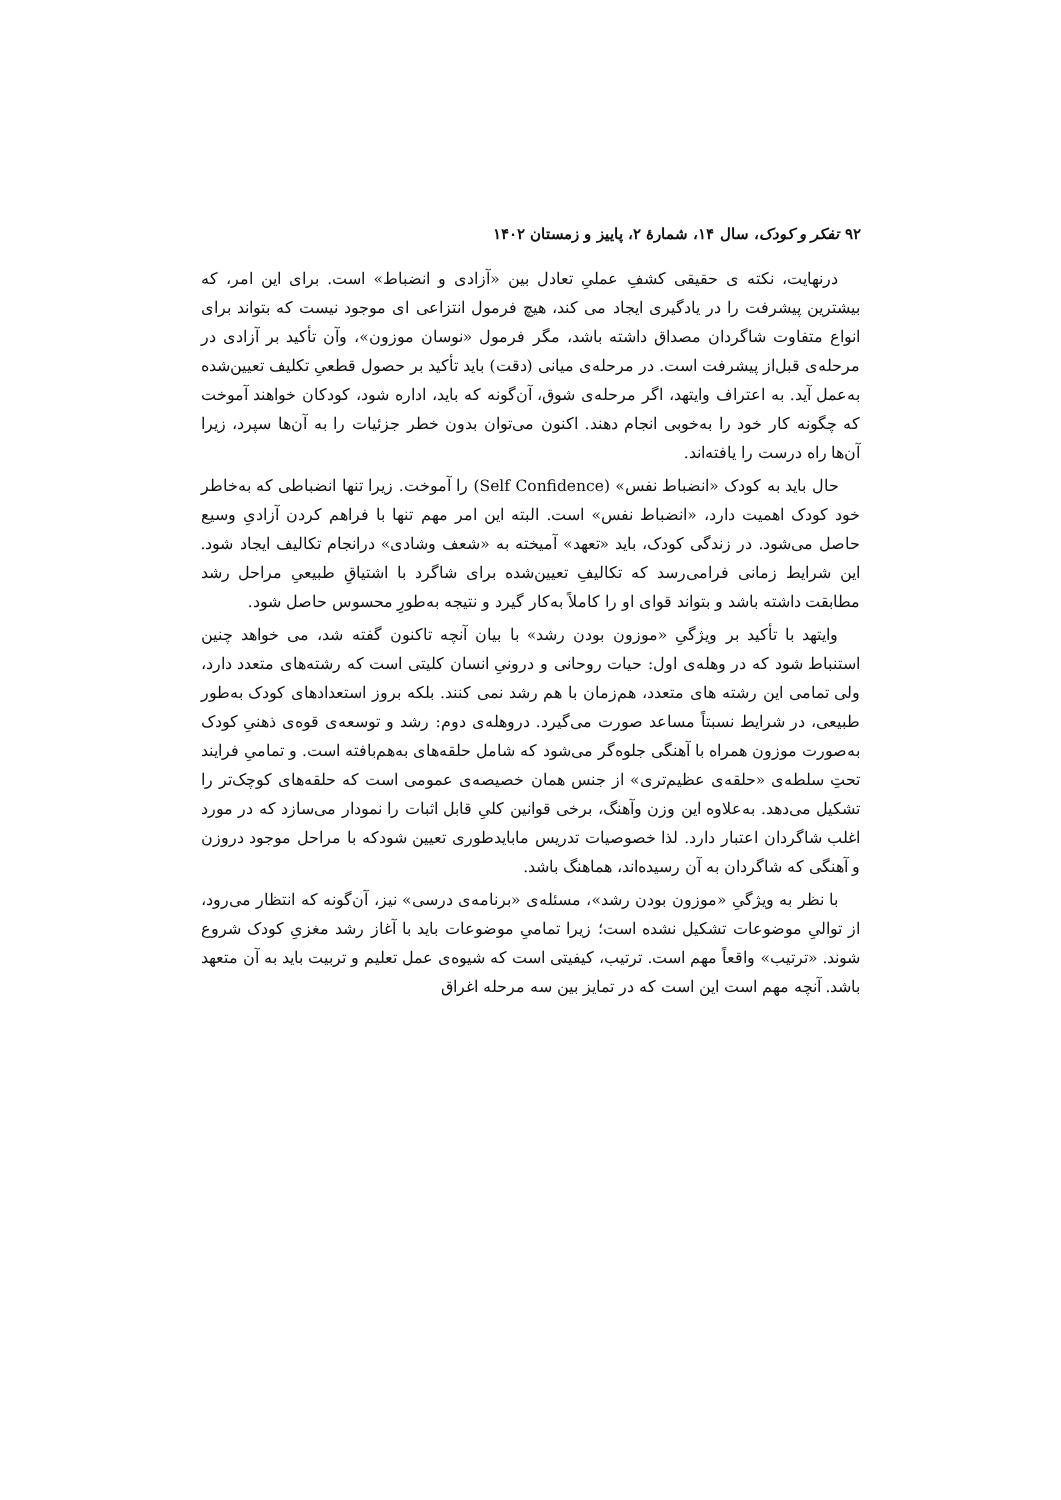۹۲ تفکر و کودک، سال ۱۴، شمارهٔ ۲، پاییز و زمستان ۱۴۰۲
درنهایت، نکته ی حقیقی کشفِ عملیِ تعادل بین «آزادی و انضباط» است. برای این امر، که بیشترین پیشرفت را در یادگیری ایجاد می کند، هیچ فرمول انتزاعی ای موجود نیست که بتواند برای انواع متفاوت شاگردان مصداق داشته باشد، مگر فرمول «نوسان موزون»، وآن تأکید بر آزادی در مرحله‌ی قبل‌از پیشرفت است. در مرحله‌ی میانی (دقت) باید تأکید بر حصول قطعیِ تکلیف تعیین‌شده به‌عمل آید. به اعتراف وایتهد، اگر مرحله‌ی شوق، آن‌گونه که باید، اداره شود، کودکان خواهند آموخت که چگونه کار خود را به‌خوبی انجام دهند. اکنون می‌توان بدون خطر جزئیات را به آن‌ها سپرد، زیرا آن‌ها راه درست را یافته‌اند.
حال باید به کودک «انضباط نفس» (Self Confidence) را آموخت. زیرا تنها انضباطی که به‌خاطر خود کودک اهمیت دارد، «انضباط نفس» است. البته این امر مهم تنها با فراهم کردن آزادیِ وسیع حاصل می‌شود. در زندگی کودک، باید «تعهد» آمیخته به «شعف وشادی» درانجام تکالیف ایجاد شود. این شرایط زمانی فرامی‌رسد که تکالیفِ تعیین‌شده برای شاگرد با اشتیاقِ طبیعیِ مراحل رشد مطابقت داشته باشد و بتواند قوای او را کاملاً به‌کار گیرد و نتیجه به‌طورِ محسوس حاصل شود.
وایتهد با تأکید بر ویژگیِ «موزون بودن رشد» با بیان آنچه تاکنون گفته شد، می خواهد چنین استنباط شود که در وهله‌ی اول: حیات روحانی و درونیِ انسان کلیتی است که رشته‌های متعدد دارد، ولی تمامی این رشته های متعدد، هم‌زمان با هم رشد نمی کنند. بلکه بروز استعدادهای کودک به‌طور طبیعی، در شرایط نسبتاً مساعد صورت می‌گیرد. دروهله‌ی دوم: رشد و توسعه‌ی قوه‌ی ذهنیِ کودک به‌صورت موزون همراه با آهنگی جلوه‌گر می‌شود که شامل حلقه‌های به‌هم‌بافته است. و تمامیِ فرایند تحتِ سلطه‌ی «حلقه‌ی عظیم‌تری» از جنس همان خصیصه‌ی عمومی است که حلقه‌های کوچک‌تر را تشکیل می‌دهد. به‌علاوه این وزن وآهنگ، برخی قوانین کلیِ قابل اثبات را نمودار می‌سازد که در مورد اغلب شاگردان اعتبار دارد. لذا خصوصیات تدریس مابایدطوری تعیین شودکه با مراحل موجود دروزن و آهنگی که شاگردان به آن رسیده‌اند، هماهنگ باشد.
با نظر به ویژگیِ «موزون بودن رشد»، مسئله‌ی «برنامه‌ی درسی» نیز، آن‌گونه که انتظار می‌رود، از توالیِ موضوعات تشکیل نشده است؛ زیرا تمامیِ موضوعات باید با آغاز رشد مغزیِ کودک شروع شوند. «ترتیب» واقعاً مهم است. ترتیب، کیفیتی است که شیوه‌ی عمل تعلیم و تربیت باید به آن متعهد باشد. آنچه مهم است این است که در تمایز بین سه مرحله اغراق